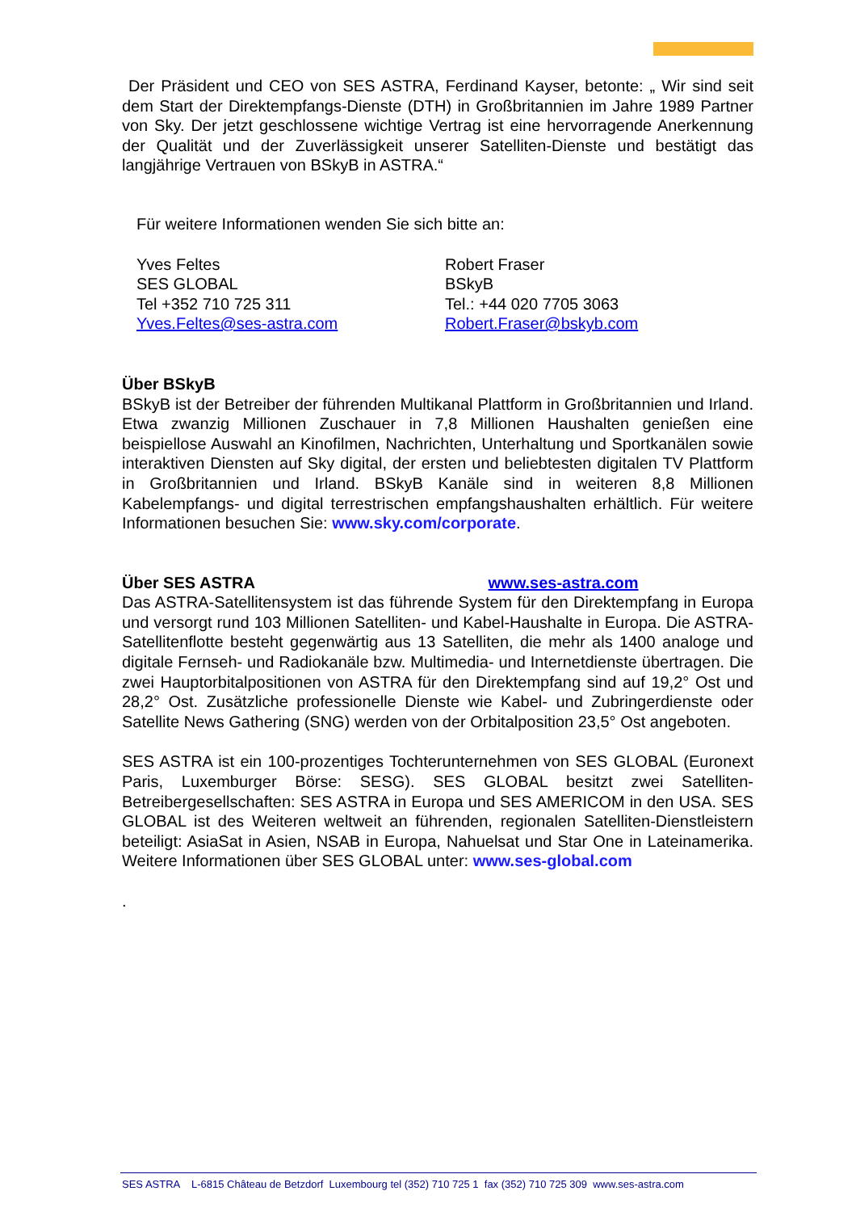Der Präsident und CEO von SES ASTRA, Ferdinand Kayser, betonte: „ Wir sind seit dem Start der Direktempfangs-Dienste (DTH) in Großbritannien im Jahre 1989 Partner von Sky. Der jetzt geschlossene wichtige Vertrag ist eine hervorragende Anerkennung der Qualität und der Zuverlässigkeit unserer Satelliten-Dienste und bestätigt das langjährige Vertrauen von BSkyB in ASTRA.“
Für weitere Informationen wenden Sie sich bitte an:
Yves Feltes
SES GLOBAL
Tel +352 710 725 311
Yves.Feltes@ses-astra.com
Robert Fraser
BSkyB
Tel.: +44 020 7705 3063
Robert.Fraser@bskyb.com
Über BSkyB
BSkyB ist der Betreiber der führenden Multikanal Plattform in Großbritannien und Irland. Etwa zwanzig Millionen Zuschauer in 7,8 Millionen Haushalten genießen eine beispiellose Auswahl an Kinofilmen, Nachrichten, Unterhaltung und Sportkanälen sowie interaktiven Diensten auf Sky digital, der ersten und beliebtesten digitalen TV Plattform in Großbritannien und Irland. BSkyB Kanäle sind in weiteren 8,8 Millionen Kabelempfangs- und digital terrestrischen empfangshaushalten erhältlich. Für weitere Informationen besuchen Sie: www.sky.com/corporate.
Über SES ASTRA www.ses-astra.com
Das ASTRA-Satellitensystem ist das führende System für den Direktempfang in Europa und versorgt rund 103 Millionen Satelliten- und Kabel-Haushalte in Europa. Die ASTRA-Satellitenflotte besteht gegenwärtig aus 13 Satelliten, die mehr als 1400 analoge und digitale Fernseh- und Radiokanäle bzw. Multimedia- und Internetdienste übertragen. Die zwei Hauptorbitalpositionen von ASTRA für den Direktempfang sind auf 19,2° Ost und 28,2° Ost. Zusätzliche professionelle Dienste wie Kabel- und Zubringerdienste oder Satellite News Gathering (SNG) werden von der Orbitalposition 23,5° Ost angeboten.
SES ASTRA ist ein 100-prozentiges Tochterunternehmen von SES GLOBAL (Euronext Paris, Luxemburger Börse: SESG). SES GLOBAL besitzt zwei Satelliten-Betreibergesellschaften: SES ASTRA in Europa und SES AMERICOM in den USA. SES GLOBAL ist des Weiteren weltweit an führenden, regionalen Satelliten-Dienstleistern beteiligt: AsiaSat in Asien, NSAB in Europa, Nahuelsat und Star One in Lateinamerika. Weitere Informationen über SES GLOBAL unter: www.ses-global.com
.
SES ASTRA L-6815 Château de Betzdorf Luxembourg tel (352) 710 725 1 fax (352) 710 725 309 www.ses-astra.com